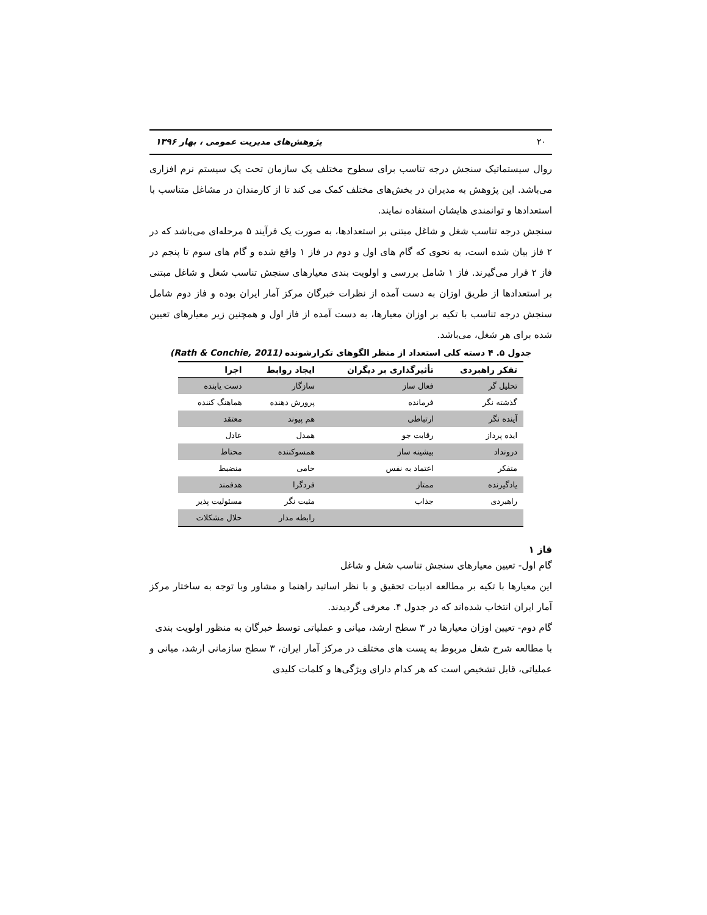۲۰ پژوهش‌های مدیریت عمومی ، بهار ۱۳۹۶
روال سیستماتیک سنجش درجه تناسب برای سطوح مختلف یک سازمان تحت یک سیستم نرم افزاری می‌باشد. این پژوهش به مدیران در بخش‌های مختلف کمک می کند تا از کارمندان در مشاغل متناسب با استعدادها و توانمندی هایشان استفاده نمایند.
سنجش درجه تناسب شغل و شاغل مبتنی بر استعدادها، به صورت یک فرآیند ۵ مرحله‌ای می‌باشد که در ۲ فاز بیان شده است، به نحوی که گام های اول و دوم در فاز ۱ واقع شده و گام های سوم تا پنجم در فاز ۲ قرار می‌گیرند. فاز ۱ شامل بررسی و اولویت بندی معیارهای سنجش تناسب شغل و شاغل مبتنی بر استعدادها از طریق اوزان به دست آمده از نظرات خبرگان مرکز آمار ایران بوده و فاز دوم شامل سنجش درجه تناسب با تکیه بر اوزان معیارها، به دست آمده از فاز اول و همچنین زیر معیارهای تعیین شده برای هر شغل، می‌باشد.
جدول ۵. ۴ دسته کلی استعداد از منظر الگوهای تکرارشونده (Rath & Conchie, 2011)
| تفکر راهبردی | تأثیرگذاری بر دیگران | ایجاد روابط | اجرا |
| --- | --- | --- | --- |
| تحلیل گر | فعال ساز | سازگار | دست یابنده |
| گذشته نگر | فرمانده | پرورش دهنده | هماهنگ کننده |
| آینده نگر | ارتباطی | هم پیوند | معتقد |
| ایده پرداز | رقابت جو | همدل | عادل |
| درونداد | بیشینه ساز | همسوکننده | محتاط |
| متفکر | اعتماد به نفس | حامی | منضبط |
| یادگیرنده | ممتاز | فردگرا | هدفمند |
| راهبردی | جذاب | مثبت نگر | مسئولیت پذیر |
| | | رابطه مدار | حلال مشکلات |
فاز ۱
گام اول- تعیین معیارهای سنجش تناسب شغل و شاغل
این معیارها با تکیه بر مطالعه ادبیات تحقیق و با نظر اساتید راهنما و مشاور وبا توجه به ساختار مرکز آمار ایران انتخاب شده‌اند که در جدول ۴. معرفی گردیدند.
گام دوم- تعیین اوزان معیارها در ۳ سطح ارشد، میانی و عملیاتی توسط خبرگان به منظور اولویت بندی
با مطالعه شرح شغل مربوط به پست های مختلف در مرکز آمار ایران، ۳ سطح سازمانی ارشد، میانی و عملیاتی، قابل تشخیص است که هر کدام دارای ویژگی‌ها و کلمات کلیدی